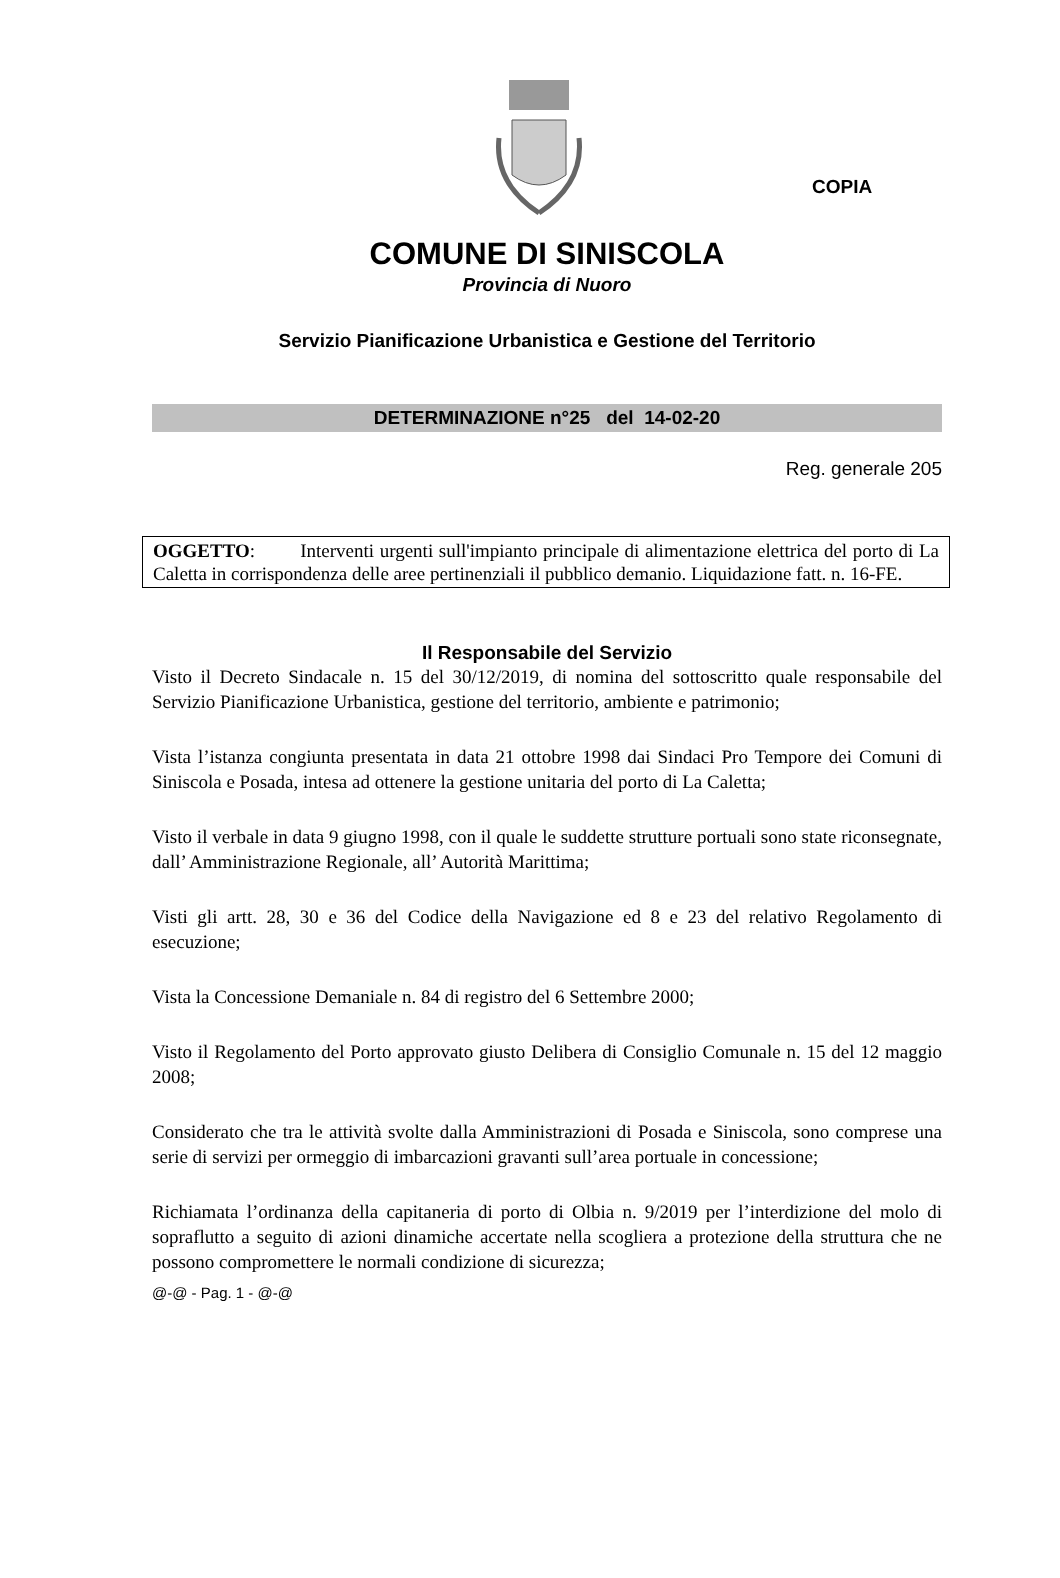COPIA
COMUNE DI SINISCOLA
Provincia di Nuoro
Servizio Pianificazione Urbanistica e Gestione del Territorio
DETERMINAZIONE n°25 del 14-02-20
Reg. generale 205
OGGETTO: Interventi urgenti sull'impianto principale di alimentazione elettrica del porto di La Caletta in corrispondenza delle aree pertinenziali il pubblico demanio. Liquidazione fatt. n. 16-FE.
Il Responsabile del Servizio
Visto il Decreto Sindacale n. 15 del 30/12/2019, di nomina del sottoscritto quale responsabile del Servizio Pianificazione Urbanistica, gestione del territorio, ambiente e patrimonio;
Vista l’istanza congiunta presentata in data 21 ottobre 1998 dai Sindaci Pro Tempore dei Comuni di Siniscola e Posada, intesa ad ottenere la gestione unitaria del porto di La Caletta;
Visto il verbale in data 9 giugno 1998, con il quale le suddette strutture portuali sono state riconsegnate, dall’ Amministrazione Regionale, all’ Autorità Marittima;
Visti gli artt. 28, 30 e 36 del Codice della Navigazione ed 8 e 23 del relativo Regolamento di esecuzione;
Vista la Concessione Demaniale n. 84 di registro del 6 Settembre 2000;
Visto il Regolamento del Porto approvato giusto Delibera di Consiglio Comunale n. 15 del 12 maggio 2008;
Considerato che tra le attività svolte dalla Amministrazioni di Posada e Siniscola, sono comprese una serie di servizi per ormeggio di imbarcazioni gravanti sull’area portuale in concessione;
Richiamata l’ordinanza della capitaneria di porto di Olbia n. 9/2019 per l’interdizione del molo di sopraflutto a seguito di azioni dinamiche accertate nella scogliera a protezione della struttura che ne possono compromettere le normali condizione di sicurezza;
@-@ - Pag. 1 - @-@